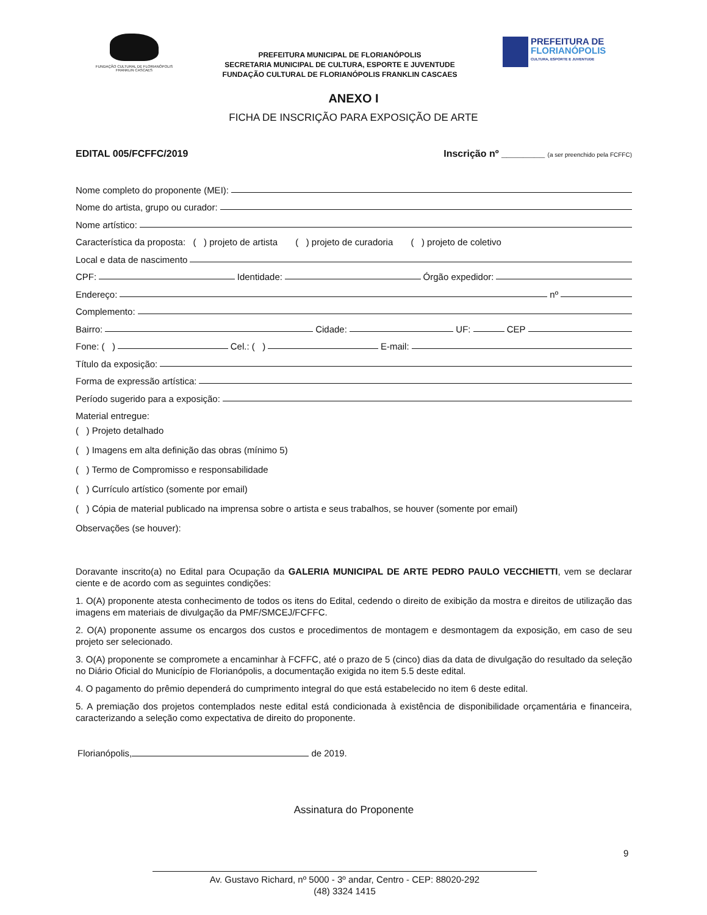FUNDAÇÃO CULTURAL DE FLORIANÓPOLIS
FRANKLIN CASCAES
PREFEITURA MUNICIPAL DE FLORIANÓPOLIS
SECRETARIA MUNICIPAL DE CULTURA, ESPORTE E JUVENTUDE
FUNDAÇÃO CULTURAL DE FLORIANÓPOLIS FRANKLIN CASCAES
PREFEITURA DE
FLORIANÓPOLIS
CULTURA, ESPORTE E JUVENTUDE
ANEXO I
FICHA DE INSCRIÇÃO PARA EXPOSIÇÃO DE ARTE
EDITAL 005/FCFFC/2019 Inscrição nº ________ (a ser preenchido pela FCFFC)
Nome completo do proponente (MEI):
Nome do artista, grupo ou curador:
Nome artístico:
Característica da proposta: ( ) projeto de artista ( ) projeto de curadoria ( ) projeto de coletivo
Local e data de nascimento
CPF: Identidade: Órgão expedidor:
Endereço: nº
Complemento:
Bairro: Cidade: UF: CEP
Fone: ( ) Cel.: ( ) E-mail:
Título da exposição:
Forma de expressão artística:
Período sugerido para a exposição:
Material entregue:
( ) Projeto detalhado
( ) Imagens em alta definição das obras (mínimo 5)
( ) Termo de Compromisso e responsabilidade
( ) Currículo artístico (somente por email)
( ) Cópia de material publicado na imprensa sobre o artista e seus trabalhos, se houver (somente por email)
Observações (se houver):
Doravante inscrito(a) no Edital para Ocupação da GALERIA MUNICIPAL DE ARTE PEDRO PAULO VECCHIETTI, vem se declarar ciente e de acordo com as seguintes condições:
1. O(A) proponente atesta conhecimento de todos os itens do Edital, cedendo o direito de exibição da mostra e direitos de utilização das imagens em materiais de divulgação da PMF/SMCEJ/FCFFC.
2. O(A) proponente assume os encargos dos custos e procedimentos de montagem e desmontagem da exposição, em caso de seu projeto ser selecionado.
3. O(A) proponente se compromete a encaminhar à FCFFC, até o prazo de 5 (cinco) dias da data de divulgação do resultado da seleção no Diário Oficial do Município de Florianópolis, a documentação exigida no item 5.5 deste edital.
4. O pagamento do prêmio dependerá do cumprimento integral do que está estabelecido no item 6 deste edital.
5. A premiação dos projetos contemplados neste edital está condicionada à existência de disponibilidade orçamentária e financeira, caracterizando a seleção como expectativa de direito do proponente.
Florianópolis, de 2019.
Assinatura do Proponente
9
Av. Gustavo Richard, nº 5000 - 3º andar, Centro - CEP: 88020-292
(48) 3324 1415